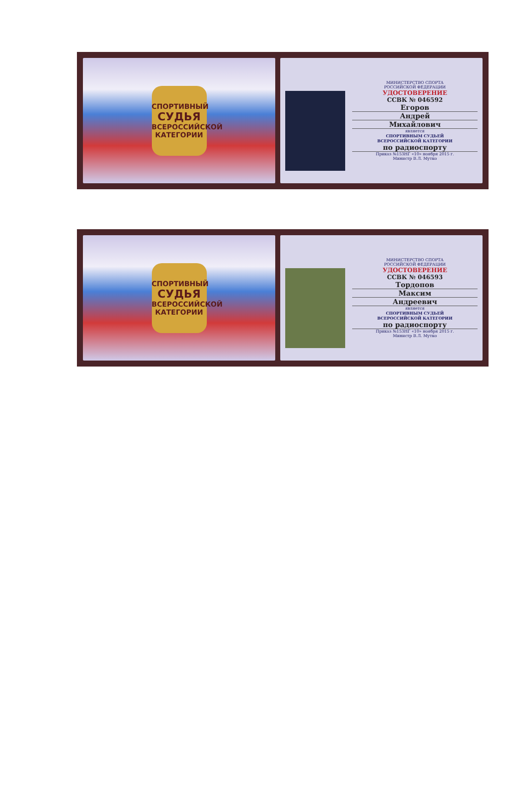СПОРТИВНЫЙ
СУДЬЯ
ВСЕРОССИЙСКОЙ
КАТЕГОРИИ
МИНИСТЕРСТВО СПОРТА
РОССИЙСКОЙ ФЕДЕРАЦИИ
УДОСТОВЕРЕНИЕ
ССВК № 046592
Егоров
Андрей
Михайлович
является
СПОРТИВНЫМ СУДЬЕЙ
ВСЕРОССИЙСКОЙ КАТЕГОРИИ
по радиоспорту
Приказ №153НГ «10» ноября 2015 г.
Министр В.Л. Мутко
СПОРТИВНЫЙ
СУДЬЯ
ВСЕРОССИЙСКОЙ
КАТЕГОРИИ
МИНИСТЕРСТВО СПОРТА
РОССИЙСКОЙ ФЕДЕРАЦИИ
УДОСТОВЕРЕНИЕ
ССВК № 046593
Тордопов
Максим
Андреевич
является
СПОРТИВНЫМ СУДЬЕЙ
ВСЕРОССИЙСКОЙ КАТЕГОРИИ
по радиоспорту
Приказ №153НГ «10» ноября 2015 г.
Министр В.Л. Мутко